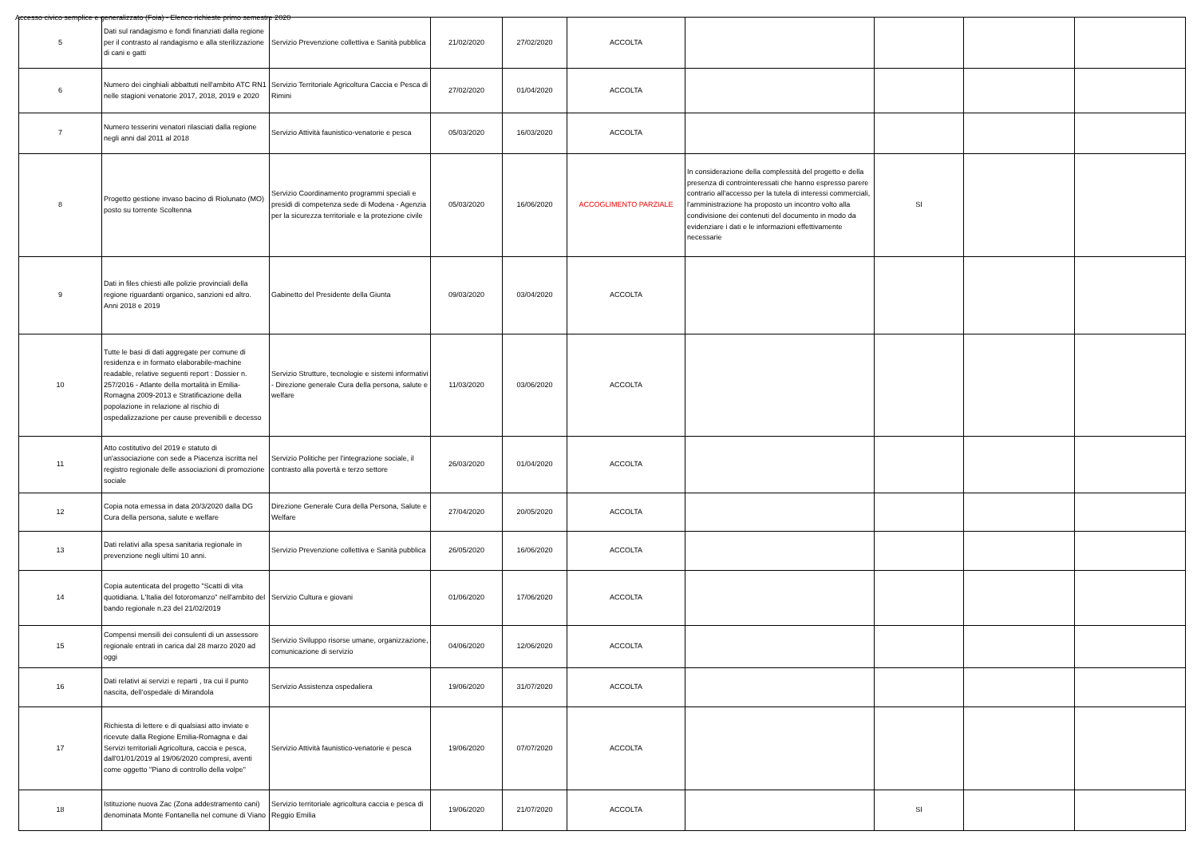Accesso civico semplice e generalizzato (Foia) - Elenco richieste primo semestre 2020
| 5 | Dati sul randagismo e fondi finanziati dalla regione per il contrasto al randagismo e alla sterilizzazione di cani e gatti | Servizio Prevenzione collettiva e Sanità pubblica | 21/02/2020 | 27/02/2020 | ACCOLTA | | | | |
| 6 | Numero dei cinghiali abbattuti nell'ambito ATC RN1 nelle stagioni venatorie 2017, 2018, 2019 e 2020 | Servizio Territoriale Agricoltura Caccia e Pesca di Rimini | 27/02/2020 | 01/04/2020 | ACCOLTA | | | | |
| 7 | Numero tesserini venatori rilasciati dalla regione negli anni dal 2011 al 2018 | Servizio Attività faunistico-venatorie e pesca | 05/03/2020 | 16/03/2020 | ACCOLTA | | | | |
| 8 | Progetto gestione invaso bacino di Riolunato (MO) posto su torrente Scoltenna | Servizio Coordinamento programmi speciali e presidi di competenza sede di Modena - Agenzia per la sicurezza territoriale e la protezione civile | 05/03/2020 | 16/06/2020 | ACCOGLIMENTO PARZIALE | In considerazione della complessità del progetto e della presenza di controinteressati che hanno espresso parere contrario all'accesso per la tutela di interessi commerciali, l'amministrazione ha proposto un incontro volto alla condivisione dei contenuti del documento in modo da evidenziare i dati e le informazioni effettivamente necessarie | SI | | |
| 9 | Dati in files chiesti alle polizie provinciali della regione riguardanti organico, sanzioni ed altro. Anni 2018 e 2019 | Gabinetto del Presidente della Giunta | 09/03/2020 | 03/04/2020 | ACCOLTA | | | | |
| 10 | Tutte le basi di dati aggregate per comune di residenza e in formato elaborabile-machine readable, relative seguenti report : Dossier n. 257/2016 - Atlante della mortalità in Emilia-Romagna 2009-2013 e Stratificazione della popolazione in relazione al rischio di ospedalizzazione per cause prevenibili e decesso | Servizio Strutture, tecnologie e sistemi informativi - Direzione generale Cura della persona, salute e welfare | 11/03/2020 | 03/06/2020 | ACCOLTA | | | | |
| 11 | Atto costitutivo del 2019 e statuto di un'associazione con sede a Piacenza iscritta nel registro regionale delle associazioni di promozione sociale | Servizio Politiche per l'integrazione sociale, il contrasto alla povertà e terzo settore | 26/03/2020 | 01/04/2020 | ACCOLTA | | | | |
| 12 | Copia nota emessa in data 20/3/2020 dalla DG Cura della persona, salute e welfare | Direzione Generale Cura della Persona, Salute e Welfare | 27/04/2020 | 20/05/2020 | ACCOLTA | | | | |
| 13 | Dati relativi alla spesa sanitaria regionale in prevenzione negli ultimi 10 anni. | Servizio Prevenzione collettiva e Sanità pubblica | 26/05/2020 | 16/06/2020 | ACCOLTA | | | | |
| 14 | Copia autenticata del progetto "Scatti di vita quotidiana. L'Italia del fotoromanzo" nell'ambito del bando regionale n.23 del 21/02/2019 | Servizio Cultura e giovani | 01/06/2020 | 17/06/2020 | ACCOLTA | | | | |
| 15 | Compensi mensili dei consulenti di un assessore regionale entrati in carica dal 28 marzo 2020 ad oggi | Servizio Sviluppo risorse umane, organizzazione, comunicazione di servizio | 04/06/2020 | 12/06/2020 | ACCOLTA | | | | |
| 16 | Dati relativi ai servizi e reparti , tra cui il punto nascita, dell’ospedale di Mirandola | Servizio Assistenza ospedaliera | 19/06/2020 | 31/07/2020 | ACCOLTA | | | | |
| 17 | Richiesta di lettere e di qualsiasi atto inviate e ricevute dalla Regione Emilia-Romagna e dai Servizi territoriali Agricoltura, caccia e pesca, dall'01/01/2019 al 19/06/2020 compresi, aventi come oggetto "Piano di controllo della volpe" | Servizio Attività faunistico-venatorie e pesca | 19/06/2020 | 07/07/2020 | ACCOLTA | | | | |
| 18 | Istituzione nuova Zac (Zona addestramento cani) denominata Monte Fontanella nel comune di Viano | Servizio territoriale agricoltura caccia e pesca di Reggio Emilia | 19/06/2020 | 21/07/2020 | ACCOLTA | | SI | | |